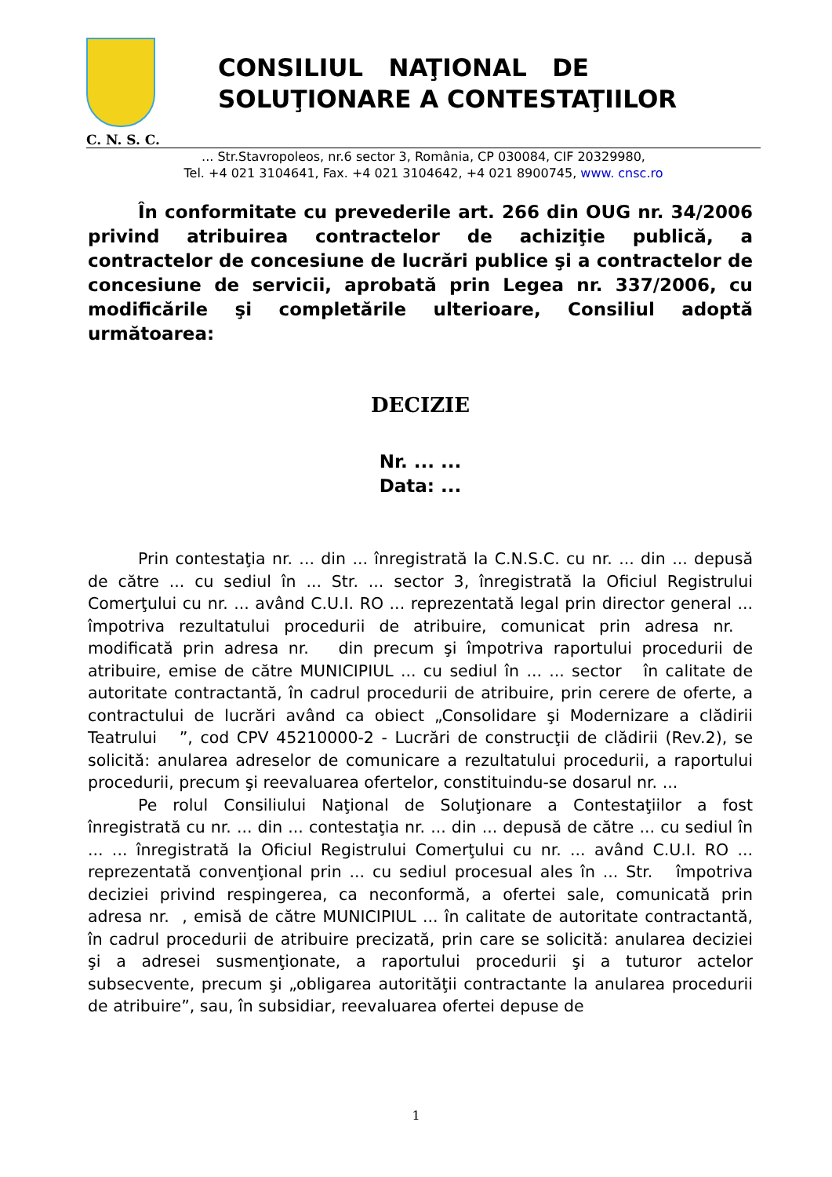CONSILIUL NAŢIONAL DE
SOLUŢIONARE A CONTESTAŢIILOR
C. N. S. C.
... Str.Stavropoleos, nr.6 sector 3, România, CP 030084, CIF 20329980,
Tel. +4 021 3104641, Fax. +4 021 3104642, +4 021 8900745, www. cnsc.ro
În conformitate cu prevederile art. 266 din OUG nr. 34/2006 privind atribuirea contractelor de achiziţie publică, a contractelor de concesiune de lucrări publice şi a contractelor de concesiune de servicii, aprobată prin Legea nr. 337/2006, cu modificările şi completările ulterioare, Consiliul adoptă următoarea:
DECIZIE
Nr. ... ...
Data: ...
Prin contestaţia nr. ... din ... înregistrată la C.N.S.C. cu nr. ... din ... depusă de către ... cu sediul în ... Str. ... sector 3, înregistrată la Oficiul Registrului Comerţului cu nr. ... având C.U.I. RO ... reprezentată legal prin director general ... împotriva rezultatului procedurii de atribuire, comunicat prin adresa nr. modificată prin adresa nr. din precum şi împotriva raportului procedurii de atribuire, emise de către MUNICIPIUL ... cu sediul în ... ... sector în calitate de autoritate contractantă, în cadrul procedurii de atribuire, prin cerere de oferte, a contractului de lucrări având ca obiect „Consolidare şi Modernizare a clădirii Teatrului ”, cod CPV 45210000-2 - Lucrări de construcţii de clădirii (Rev.2), se solicită: anularea adreselor de comunicare a rezultatului procedurii, a raportului procedurii, precum şi reevaluarea ofertelor, constituindu-se dosarul nr. ...
Pe rolul Consiliului Naţional de Soluţionare a Contestaţiilor a fost înregistrată cu nr. ... din ... contestaţia nr. ... din ... depusă de către ... cu sediul în ... ... înregistrată la Oficiul Registrului Comerţului cu nr. ... având C.U.I. RO ... reprezentată convenţional prin ... cu sediul procesual ales în ... Str. împotriva deciziei privind respingerea, ca neconformă, a ofertei sale, comunicată prin adresa nr. , emisă de către MUNICIPIUL ... în calitate de autoritate contractantă, în cadrul procedurii de atribuire precizată, prin care se solicită: anularea deciziei şi a adresei susmenţionate, a raportului procedurii şi a tuturor actelor subsecvente, precum şi „obligarea autorităţii contractante la anularea procedurii de atribuire”, sau, în subsidiar, reevaluarea ofertei depuse de
1